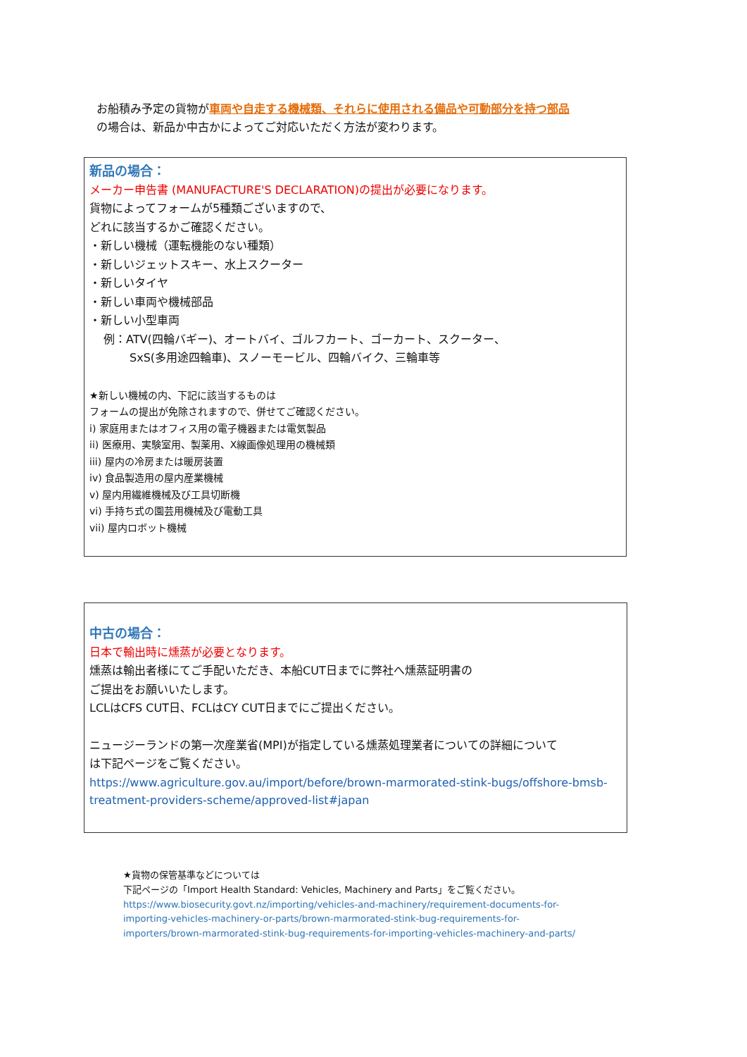お船積み予定の貨物が車両や自走する機械類、それらに使用される備品や可動部分を持つ部品
の場合は、新品か中古かによってご対応いただく方法が変わります。
新品の場合：
メーカー申告書 (MANUFACTURE'S DECLARATION)の提出が必要になります。
貨物によってフォームが5種類ございますので、
どれに該当するかご確認ください。
・新しい機械（運転機能のない種類）
・新しいジェットスキー、水上スクーター
・新しいタイヤ
・新しい車両や機械部品
・新しい小型車両
例：ATV(四輪バギー)、オートバイ、ゴルフカート、ゴーカート、スクーター、
SxS(多用途四輪車)、スノーモービル、四輪バイク、三輪車等
★新しい機械の内、下記に該当するものは
フォームの提出が免除されますので、併せてご確認ください。
i) 家庭用またはオフィス用の電子機器または電気製品
ii) 医療用、実験室用、製薬用、X線画像処理用の機械類
iii) 屋内の冷房または暖房装置
iv) 食品製造用の屋内産業機械
v) 屋内用繊維機械及び工具切断機
vi) 手持ち式の園芸用機械及び電動工具
vii) 屋内ロボット機械
中古の場合：
日本で輸出時に燻蒸が必要となります。
燻蒸は輸出者様にてご手配いただき、本船CUT日までに弊社へ燻蒸証明書の
ご提出をお願いいたします。
LCLはCFS CUT日、FCLはCY CUT日までにご提出ください。
ニュージーランドの第一次産業省(MPI)が指定している燻蒸処理業者についての詳細について
は下記ページをご覧ください。
https://www.agriculture.gov.au/import/before/brown-marmorated-stink-bugs/offshore-bmsb-treatment-providers-scheme/approved-list#japan
★貨物の保管基準などについては
下記ページの「Import Health Standard: Vehicles, Machinery and Parts」をご覧ください。
https://www.biosecurity.govt.nz/importing/vehicles-and-machinery/requirement-documents-for-importing-vehicles-machinery-or-parts/brown-marmorated-stink-bug-requirements-for-importers/brown-marmorated-stink-bug-requirements-for-importing-vehicles-machinery-and-parts/